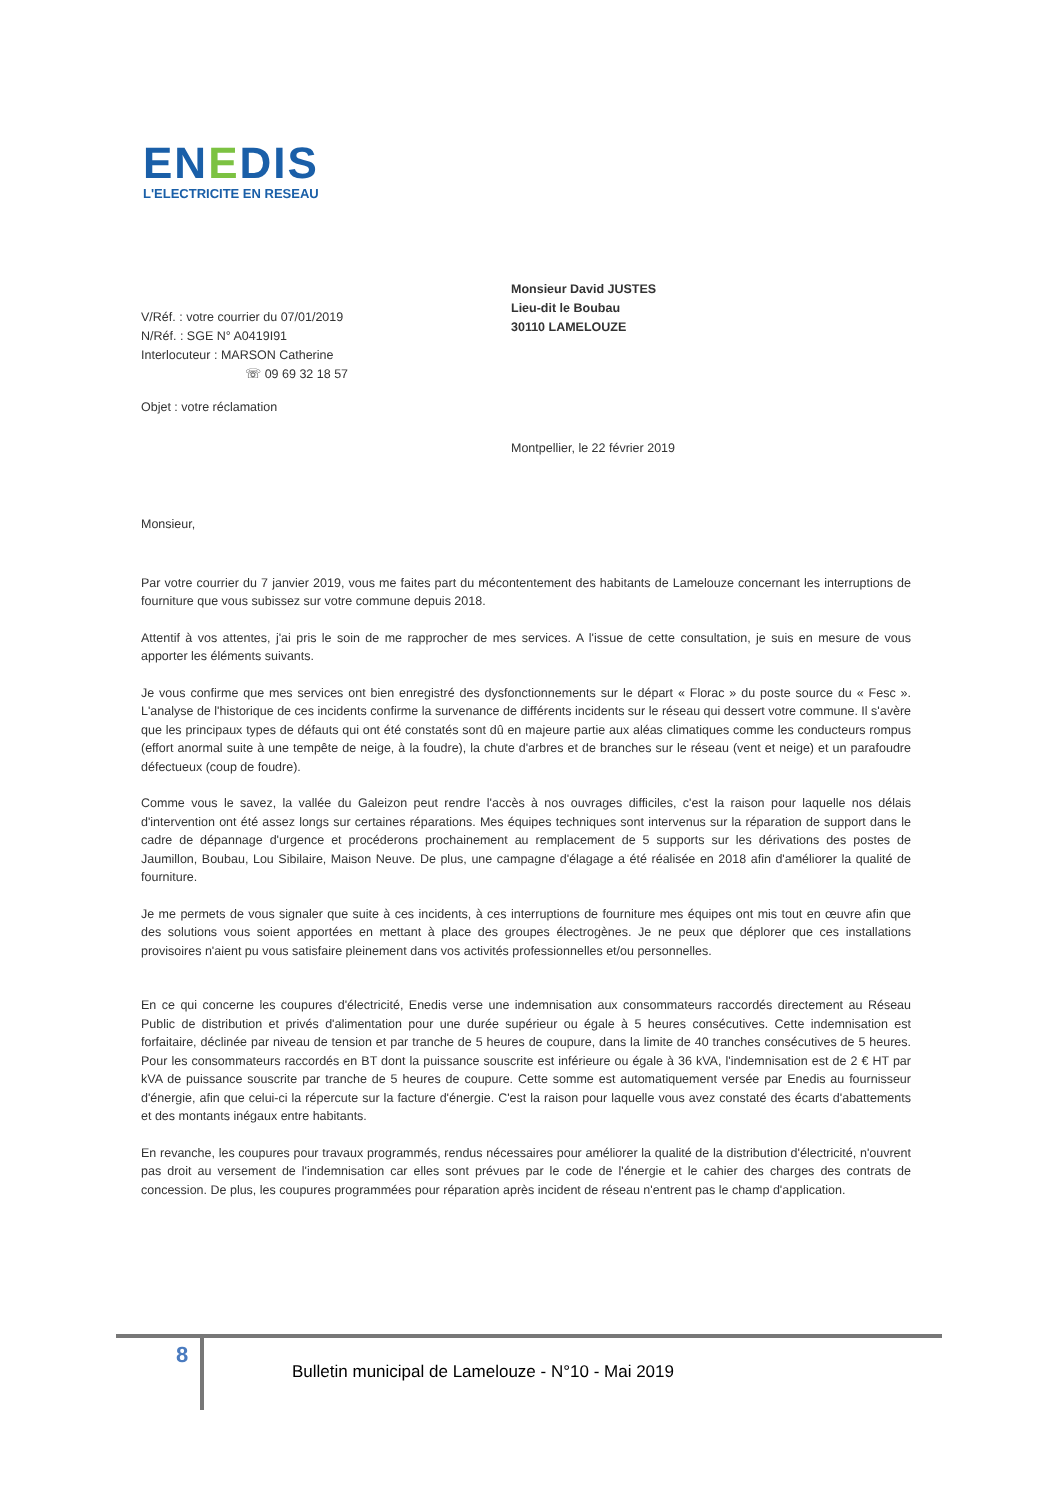ENEDIS
L'ELECTRICITE EN RESEAU
V/Réf. : votre courrier du 07/01/2019
N/Réf. : SGE N° A0419I91
Interlocuteur : MARSON Catherine
☏ 09 69 32 18 57
Monsieur David JUSTES
Lieu-dit le Boubau
30110 LAMELOUZE
Objet : votre réclamation
Montpellier, le 22 février 2019
Monsieur,
Par votre courrier du 7 janvier 2019, vous me faites part du mécontentement des habitants de Lamelouze concernant les interruptions de fourniture que vous subissez sur votre commune depuis 2018.
Attentif à vos attentes, j'ai pris le soin de me rapprocher de mes services. A l'issue de cette consultation, je suis en mesure de vous apporter les éléments suivants.
Je vous confirme que mes services ont bien enregistré des dysfonctionnements sur le départ « Florac » du poste source du « Fesc ». L'analyse de l'historique de ces incidents confirme la survenance de différents incidents sur le réseau qui dessert votre commune. Il s'avère que les principaux types de défauts qui ont été constatés sont dû en majeure partie aux aléas climatiques comme les conducteurs rompus (effort anormal suite à une tempête de neige, à la foudre), la chute d'arbres et de branches sur le réseau (vent et neige) et un parafoudre défectueux (coup de foudre).
Comme vous le savez, la vallée du Galeizon peut rendre l'accès à nos ouvrages difficiles, c'est la raison pour laquelle nos délais d'intervention ont été assez longs sur certaines réparations. Mes équipes techniques sont intervenus sur la réparation de support dans le cadre de dépannage d'urgence et procéderons prochainement au remplacement de 5 supports sur les dérivations des postes de Jaumillon, Boubau, Lou Sibilaire, Maison Neuve. De plus, une campagne d'élagage a été réalisée en 2018 afin d'améliorer la qualité de fourniture.
Je me permets de vous signaler que suite à ces incidents, à ces interruptions de fourniture mes équipes ont mis tout en œuvre afin que des solutions vous soient apportées en mettant à place des groupes électrogènes. Je ne peux que déplorer que ces installations provisoires n'aient pu vous satisfaire pleinement dans vos activités professionnelles et/ou personnelles.
En ce qui concerne les coupures d'électricité, Enedis verse une indemnisation aux consommateurs raccordés directement au Réseau Public de distribution et privés d'alimentation pour une durée supérieur ou égale à 5 heures consécutives. Cette indemnisation est forfaitaire, déclinée par niveau de tension et par tranche de 5 heures de coupure, dans la limite de 40 tranches consécutives de 5 heures. Pour les consommateurs raccordés en BT dont la puissance souscrite est inférieure ou égale à 36 kVA, l'indemnisation est de 2 € HT par kVA de puissance souscrite par tranche de 5 heures de coupure. Cette somme est automatiquement versée par Enedis au fournisseur d'énergie, afin que celui-ci la répercute sur la facture d'énergie. C'est la raison pour laquelle vous avez constaté des écarts d'abattements et des montants inégaux entre habitants.
En revanche, les coupures pour travaux programmés, rendus nécessaires pour améliorer la qualité de la distribution d'électricité, n'ouvrent pas droit au versement de l'indemnisation car elles sont prévues par le code de l'énergie et le cahier des charges des contrats de concession. De plus, les coupures programmées pour réparation après incident de réseau n'entrent pas le champ d'application.
8
Bulletin municipal de Lamelouze - N°10 - Mai 2019